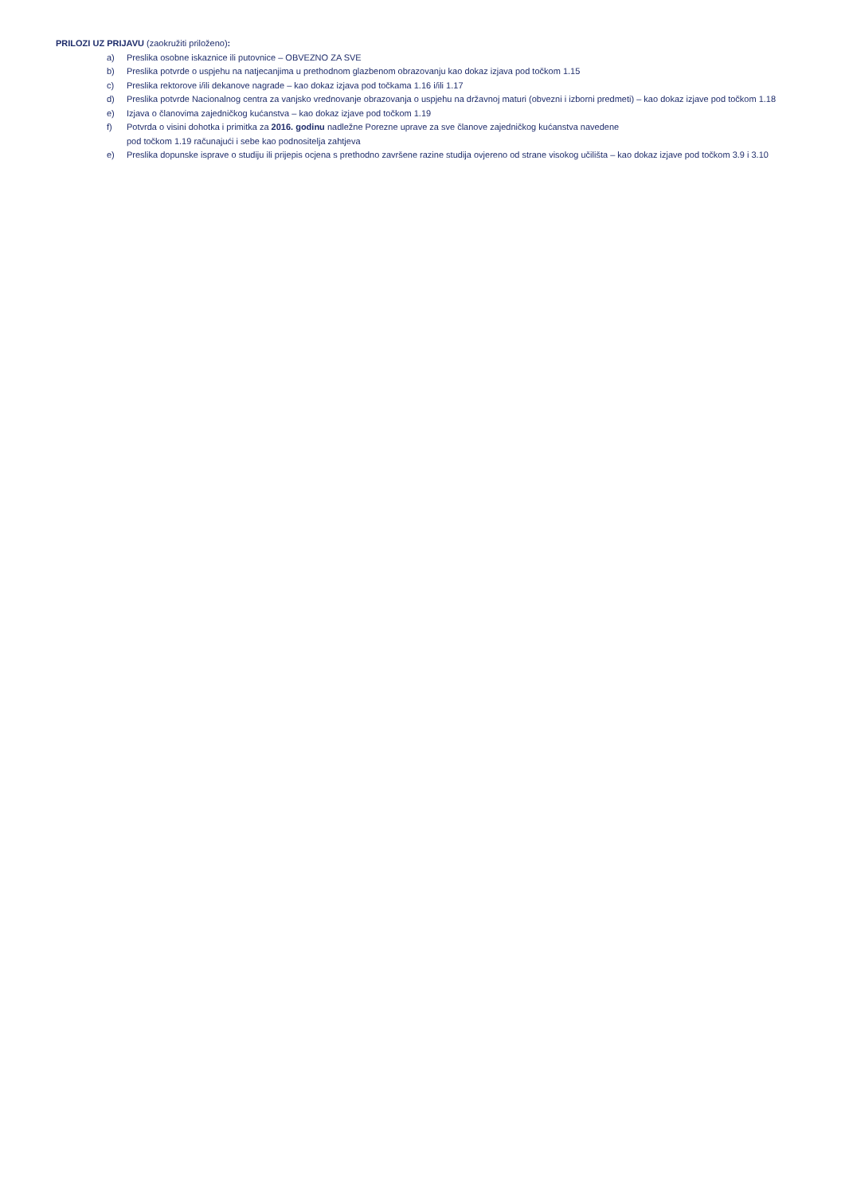PRILOZI UZ PRIJAVU (zaokružiti priloženo):
a) Preslika osobne iskaznice ili putovnice – OBVEZNO ZA SVE
b) Preslika potvrde o uspjehu na natjecanjima u prethodnom glazbenom obrazovanju kao dokaz izjava pod točkom 1.15
c) Preslika rektorove i/ili dekanove nagrade – kao dokaz izjava pod točkama 1.16 i/ili 1.17
d) Preslika potvrde Nacionalnog centra za vanjsko vrednovanje obrazovanja o uspjehu na državnoj maturi (obvezni i izborni predmeti) – kao dokaz izjave pod točkom 1.18
e) Izjava o članovima zajedničkog kućanstva – kao dokaz izjave pod točkom 1.19
f) Potvrda o visini dohotka i primitka za 2016. godinu nadležne Porezne uprave za sve članove zajedničkog kućanstva navedene
pod točkom 1.19 računajući i sebe kao podnositelja zahtjeva
e) Preslika dopunske isprave o studiju ili prijepis ocjena s prethodno završene razine studija ovjereno od strane visokog učilišta – kao dokaz izjave pod točkom 3.9 i 3.10